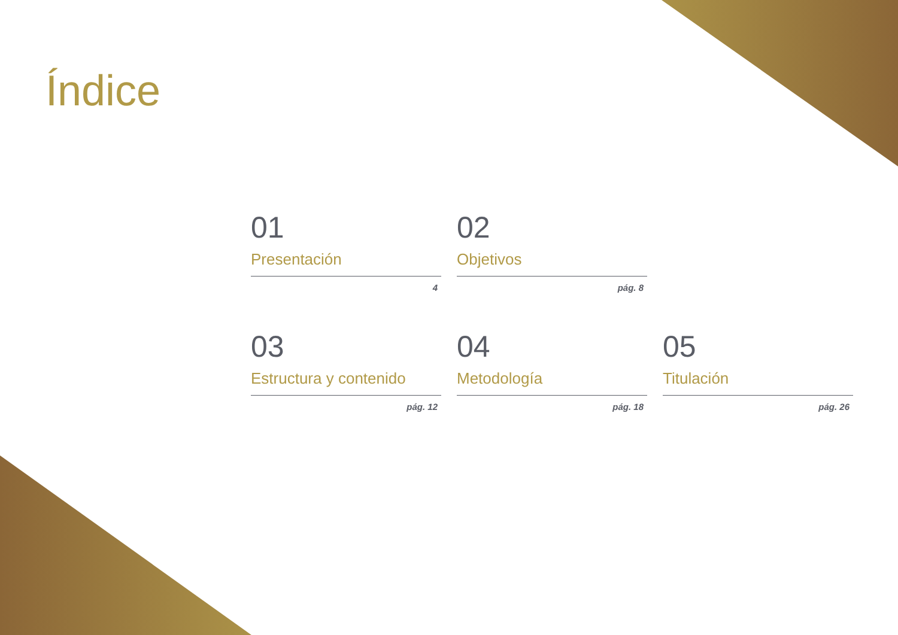Índice
01
Presentación
4
02
Objetivos
pág. 8
03
Estructura y contenido
pág. 12
04
Metodología
pág. 18
05
Titulación
pág. 26